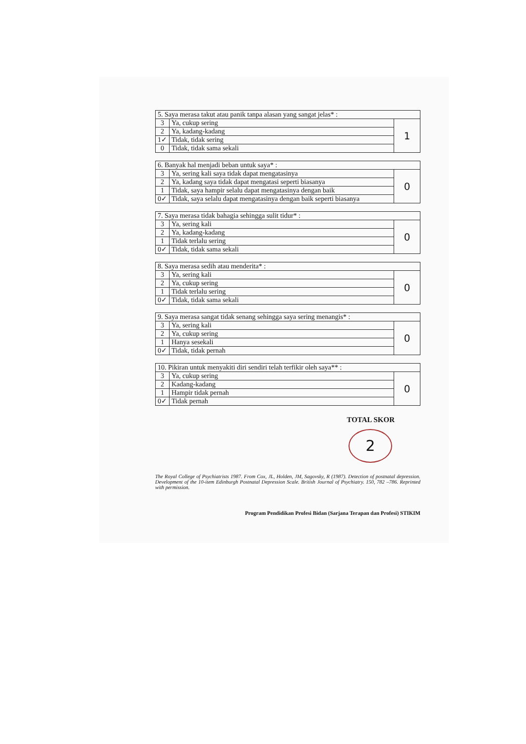| 5. Saya merasa takut atau panik tanpa alasan yang sangat jelas* : | | |
| 3 | Ya, cukup sering | 1 |
| 2 | Ya, kadang-kadang | |
| 1✓ | Tidak, tidak sering | |
| 0 | Tidak, tidak sama sekali | |
| 6. Banyak hal menjadi beban untuk saya* : | | |
| 3 | Ya, sering kali saya tidak dapat mengatasinya | 0 |
| 2 | Ya, kadang saya tidak dapat mengatasi seperti biasanya | |
| 1 | Tidak, saya hampir selalu dapat mengatasinya dengan baik | |
| 0✓ | Tidak, saya selalu dapat mengatasinya dengan baik seperti biasanya | |
| 7. Saya merasa tidak bahagia sehingga sulit tidur* : | | |
| 3 | Ya, sering kali | 0 |
| 2 | Ya, kadang-kadang | |
| 1 | Tidak terlalu sering | |
| 0✓ | Tidak, tidak sama sekali | |
| 8. Saya merasa sedih atau menderita* : | | |
| 3 | Ya, sering kali | 0 |
| 2 | Ya, cukup sering | |
| 1 | Tidak terlalu sering | |
| 0✓ | Tidak, tidak sama sekali | |
| 9. Saya merasa sangat tidak senang sehingga saya sering menangis* : | | |
| 3 | Ya, sering kali | 0 |
| 2 | Ya, cukup sering | |
| 1 | Hanya sesekali | |
| 0✓ | Tidak, tidak pernah | |
| 10. Pikiran untuk menyakiti diri sendiri telah terfikir oleh saya** : | | |
| 3 | Ya, cukup sering | 0 |
| 2 | Kadang-kadang | |
| 1 | Hampir tidak pernah | |
| 0✓ | Tidak pernah | |
TOTAL SKOR
2
The Royal College of Psychiatrists 1987. From Cox, JL, Holden, JM, Sagovsky, R (1987). Detection of postnatal depression. Development of the 10-item Edinburgh Postnatal Depression Scale. British Journal of Psychiatry. 150, 782 –786. Reprinted with permission.
Program Pendidikan Profesi Bidan (Sarjana Terapan dan Profesi) STIKIM